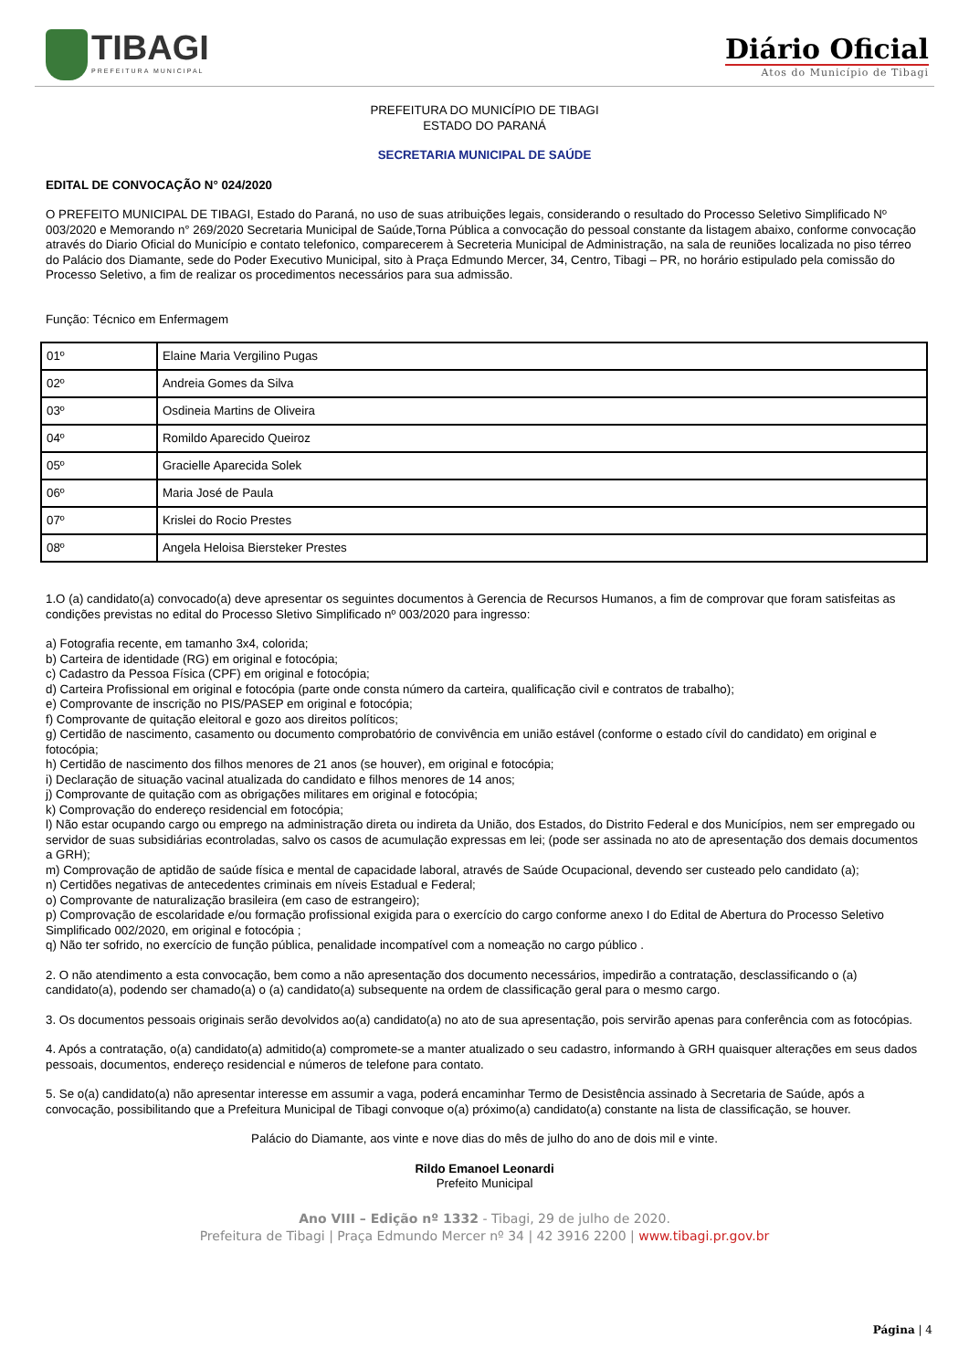TIBAGI
PREFEITURA MUNICIPAL
Diário Oficial
Atos do Município de Tibagi
PREFEITURA DO MUNICÍPIO DE TIBAGI
ESTADO DO PARANÁ
SECRETARIA MUNICIPAL DE SAÚDE
EDITAL DE CONVOCAÇÃO N° 024/2020
O PREFEITO MUNICIPAL DE TIBAGI, Estado do Paraná, no uso de suas atribuições legais, considerando o resultado do Processo Seletivo Simplificado Nº 003/2020 e Memorando n° 269/2020 Secretaria Municipal de Saúde,Torna Pública a convocação do pessoal constante da listagem abaixo, conforme convocação através do Diario Oficial do Município e contato telefonico, comparecerem à Secreteria Municipal de Administração, na sala de reuniões localizada no piso térreo do Palácio dos Diamante, sede do Poder Executivo Municipal, sito à Praça Edmundo Mercer, 34, Centro, Tibagi – PR, no horário estipulado pela comissão do Processo Seletivo, a fim de realizar os procedimentos necessários para sua admissão.
Função: Técnico em Enfermagem
| 01º | Elaine Maria Vergilino Pugas |
| 02º | Andreia Gomes da Silva |
| 03º | Osdineia Martins de Oliveira |
| 04º | Romildo Aparecido Queiroz |
| 05º | Gracielle Aparecida Solek |
| 06º | Maria José de Paula |
| 07º | Krislei do Rocio Prestes |
| 08º | Angela Heloisa Biersteker Prestes |
1.O (a) candidato(a) convocado(a) deve apresentar os seguintes documentos à Gerencia de Recursos Humanos, a fim de comprovar que foram satisfeitas as condições previstas no edital do Processo Sletivo Simplificado nº 003/2020 para ingresso:
a) Fotografia recente, em tamanho 3x4, colorida;
b) Carteira de identidade (RG) em original e fotocópia;
c) Cadastro da Pessoa Física (CPF) em original e fotocópia;
d) Carteira Profissional em original e fotocópia (parte onde consta número da carteira, qualificação civil e contratos de trabalho);
e) Comprovante de inscrição no PIS/PASEP em original e fotocópia;
f) Comprovante de quitação eleitoral e gozo aos direitos políticos;
g) Certidão de nascimento, casamento ou documento comprobatório de convivência em união estável (conforme o estado cívil do candidato) em original e fotocópia;
h) Certidão de nascimento dos filhos menores de 21 anos (se houver), em original e fotocópia;
i) Declaração de situação vacinal atualizada do candidato e filhos menores de 14 anos;
j) Comprovante de quitação com as obrigações militares em original e fotocópia;
k) Comprovação do endereço residencial em fotocópia;
l) Não estar ocupando cargo ou emprego na administração direta ou indireta da União, dos Estados, do Distrito Federal e dos Municípios, nem ser empregado ou servidor de suas subsidiárias econtroladas, salvo os casos de acumulação expressas em lei; (pode ser assinada no ato de apresentação dos demais documentos a GRH);
m) Comprovação de aptidão de saúde física e mental de capacidade laboral, através de Saúde Ocupacional, devendo ser custeado pelo candidato (a);
n) Certidões negativas de antecedentes criminais em níveis Estadual e Federal;
o) Comprovante de naturalização brasileira (em caso de estrangeiro);
p) Comprovação de escolaridade e/ou formação profissional exigida para o exercício do cargo conforme anexo I do Edital de Abertura do Processo Seletivo Simplificado 002/2020, em original e fotocópia ;
q) Não ter sofrido, no exercício de função pública, penalidade incompatível com a nomeação no cargo público .
2. O não atendimento a esta convocação, bem como a não apresentação dos documento necessários, impedirão a contratação, desclassificando o (a) candidato(a), podendo ser chamado(a) o (a) candidato(a) subsequente na ordem de classificação geral para o mesmo cargo.
3. Os documentos pessoais originais serão devolvidos ao(a) candidato(a) no ato de sua apresentação, pois servirão apenas para conferência com as fotocópias.
4. Após a contratação, o(a) candidato(a) admitido(a) compromete-se a manter atualizado o seu cadastro, informando à GRH quaisquer alterações em seus dados pessoais, documentos, endereço residencial e números de telefone para contato.
5. Se o(a) candidato(a) não apresentar interesse em assumir a vaga, poderá encaminhar Termo de Desistência assinado à Secretaria de Saúde, após a convocação, possibilitando que a Prefeitura Municipal de Tibagi convoque o(a) próximo(a) candidato(a) constante na lista de classificação, se houver.
Palácio do Diamante, aos vinte e nove dias do mês de julho do ano de dois mil e vinte.
Rildo Emanoel Leonardi
Prefeito Municipal
Ano VIII – Edição nº 1332 - Tibagi, 29 de julho de 2020.
Prefeitura de Tibagi | Praça Edmundo Mercer nº 34 | 42 3916 2200 | www.tibagi.pr.gov.br
Página | 4